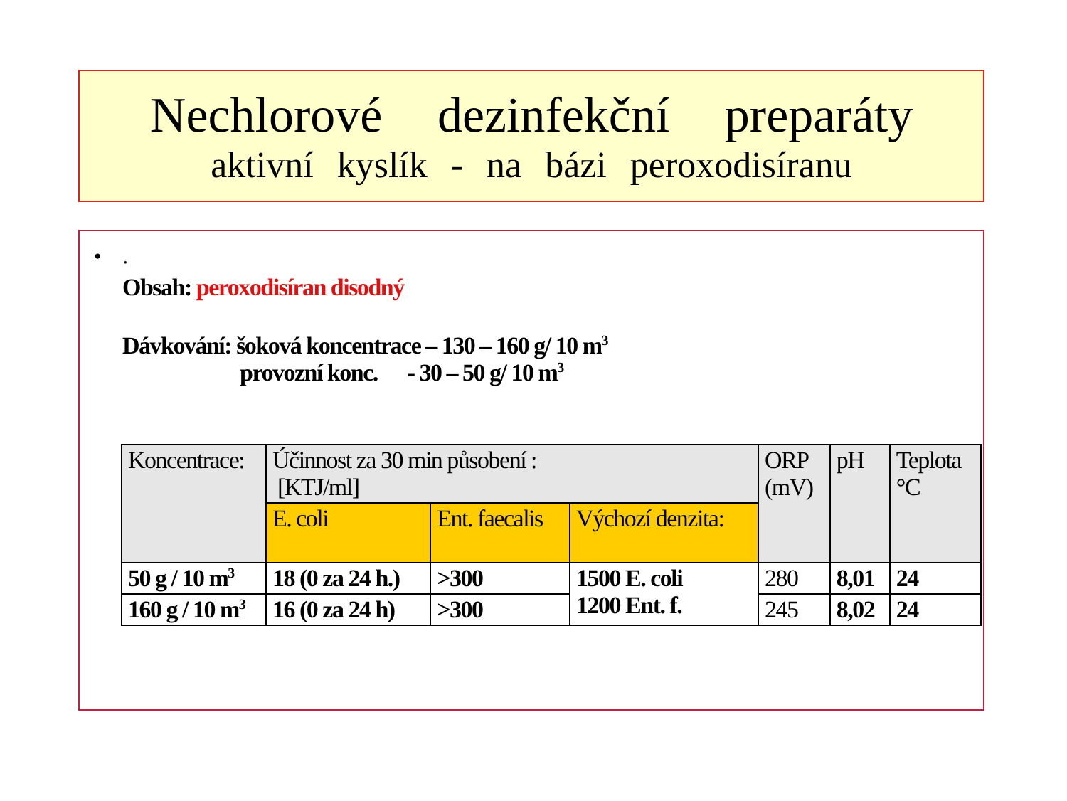Nechlorové dezinfekční preparáty
aktivní kyslík - na bázi peroxodisíranu
• .
Obsah: peroxodisíran disodný
Dávkování: šoková koncentrace – 130 – 160 g/ 10 m<sup>3</sup>
provozní konc. - 30 – 50 g/ 10 m<sup>3</sup>
| Koncentrace: | Účinnost za 30 min působení : [KTJ/ml] | | | ORP (mV) | pH | Teplota °C |
| | E. coli | Ent. faecalis | Výchozí denzita: | | | |
| 50 g / 10 m<sup>3</sup> | 18 (0 za 24 h.) | >300 | 1500 E. coli 1200 Ent. f. | 280 | 8,01 | 24 |
| 160 g / 10 m<sup>3</sup> | 16 (0 za 24 h) | >300 | | 245 | 8,02 | 24 |